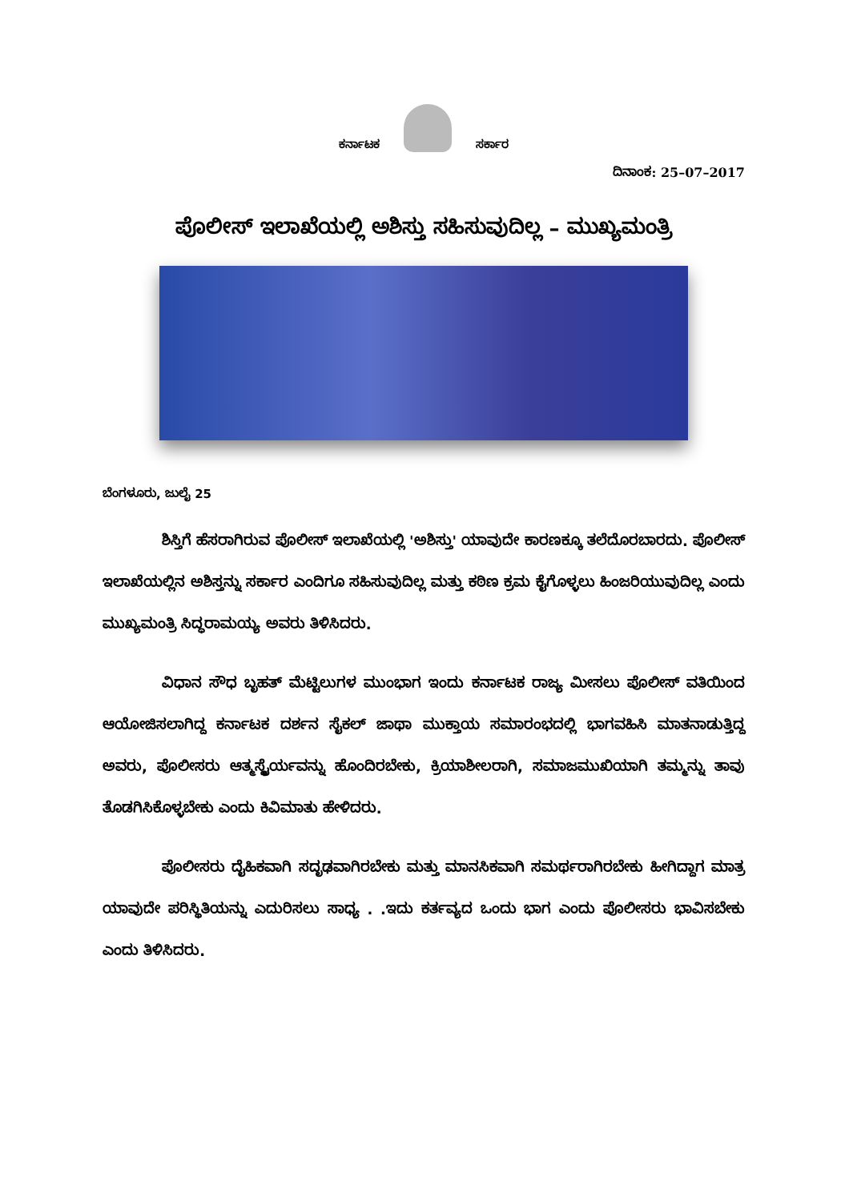ಕರ್ನಾಟಕ
ಸರ್ಕಾರ
ದಿನಾಂಕ: 25–07–2017
ಪೊಲೀಸ್ ಇಲಾಖೆಯಲ್ಲಿ ಅಶಿಸ್ತು ಸಹಿಸುವುದಿಲ್ಲ – ಮುಖ್ಯಮಂತ್ರಿ
ಬೆಂಗಳೂರು, ಜುಲೈ 25
ಶಿಸ್ತಿಗೆ ಹೆಸರಾಗಿರುವ ಪೊಲೀಸ್ ಇಲಾಖೆಯಲ್ಲಿ 'ಅಶಿಸ್ತು' ಯಾವುದೇ ಕಾರಣಕ್ಕೂ ತಲೆದೊರಬಾರದು. ಪೊಲೀಸ್ ಇಲಾಖೆಯಲ್ಲಿನ ಅಶಿಸ್ತನ್ನು ಸರ್ಕಾರ ಎಂದಿಗೂ ಸಹಿಸುವುದಿಲ್ಲ ಮತ್ತು ಕಠಿಣ ಕ್ರಮ ಕೈಗೊಳ್ಳಲು ಹಿಂಜರಿಯುವುದಿಲ್ಲ ಎಂದು ಮುಖ್ಯಮಂತ್ರಿ ಸಿದ್ಧರಾಮಯ್ಯ ಅವರು ತಿಳಿಸಿದರು.
ವಿಧಾನ ಸೌಧ ಬೃಹತ್ ಮೆಟ್ಟಿಲುಗಳ ಮುಂಭಾಗ ಇಂದು ಕರ್ನಾಟಕ ರಾಜ್ಯ ಮೀಸಲು ಪೊಲೀಸ್ ವತಿಯಿಂದ ಆಯೋಜಿಸಲಾಗಿದ್ದ ಕರ್ನಾಟಕ ದರ್ಶನ ಸೈಕಲ್ ಜಾಥಾ ಮುಕ್ತಾಯ ಸಮಾರಂಭದಲ್ಲಿ ಭಾಗವಹಿಸಿ ಮಾತನಾಡುತ್ತಿದ್ದ ಅವರು, ಪೊಲೀಸರು ಆತ್ಮಸ್ಥೈರ್ಯವನ್ನು ಹೊಂದಿರಬೇಕು, ಕ್ರಿಯಾಶೀಲರಾಗಿ, ಸಮಾಜಮುಖಿಯಾಗಿ ತಮ್ಮನ್ನು ತಾವು ತೊಡಗಿಸಿಕೊಳ್ಳಬೇಕು ಎಂದು ಕಿವಿಮಾತು ಹೇಳಿದರು.
ಪೊಲೀಸರು ದೈಹಿಕವಾಗಿ ಸದೃಢವಾಗಿರಬೇಕು ಮತ್ತು ಮಾನಸಿಕವಾಗಿ ಸಮರ್ಥರಾಗಿರಬೇಕು ಹೀಗಿದ್ದಾಗ ಮಾತ್ರ ಯಾವುದೇ ಪರಿಸ್ಥಿತಿಯನ್ನು ಎದುರಿಸಲು ಸಾಧ್ಯ . .ಇದು ಕರ್ತವ್ಯದ ಒಂದು ಭಾಗ ಎಂದು ಪೊಲೀಸರು ಭಾವಿಸಬೇಕು ಎಂದು ತಿಳಿಸಿದರು.